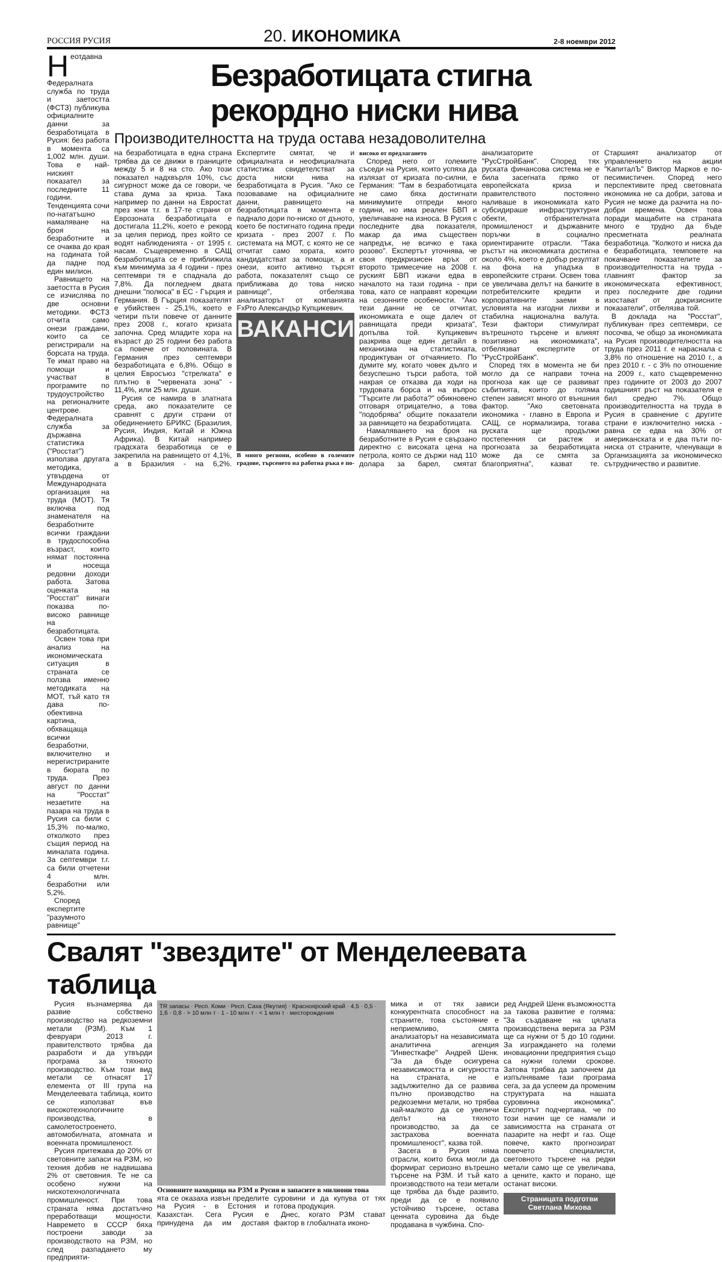РОССИЯ РУСИЯ 20. ИКОНОМИКА 2-8 ноември 2012
Неотдавна Федералната служба по труда и заетостта (ФСТЗ) публикува официалните данни за безработицата в Русия: без работа в момента са 1,002 млн. души. Това е най-ниският показател за последните 11 години. Тенденцията сочи по-нататъшно намаляване на броя на безработните и се очаква до края на годината той да падне под един милион.
Равнището на заетостта в Русия се изчислява по две основни методики. ФСТЗ отчита само онези граждани, които са се регистрирали на борсата на труда. Те имат право на помощи и участват в програмите по трудоустройство на регионалните центрове. Федералната служба за държавна статистика ("Росстат") използва другата методика, утвърдена от Международната организация на труда (МОТ). Тя включва под знаменателя на безработните всички граждани в трудоспособна възраст, които нямат постоянна и носеща редовни доходи работа. Затова оценката на "Росстат" винаги показва по-високо равнище на безработицата.
Освен това при анализ на икономическата ситуация в страната се ползва именно методиката на МОТ, тъй като тя дава по-обективна картина, обхващаща всички безработни, включително и нерегистрираните в бюрата по труда. През август по данни на "Росстат" незаетите на пазара на труда в Русия са били с 15,3% по-малко, отколкото през същия период на миналата година. За септември т.г. са били отчетени 4 млн. безработни или 5,2%.
Според експертите "разумното равнище"
Безработицата стигна
рекордно ниски нива
Производителността на труда остава незадоволителна
на безработицата в една страна трябва да се движи в границите между 5 и 8 на сто. Ако този показател надхвърля 10%, със сигурност може да се говори, че става дума за криза. Така например по данни на Евростат през юни т.г. в 17-те страни от Еврозоната безработицата е достигала 11,2%, което е рекорд за целия период, през който се водят наблюденията - от 1995 г. насам. Същевременно в САЩ безработицата се е приближила към минимума за 4 години - през септември тя е спаднала до 7,8%. Да погледнем двата днешни "полюса" в ЕС - Гърция и Германия. В Гърция показателят е убийствен - 25,1%, което е четири пъти повече от данните през 2008 г., когато кризата започна. Сред младите хора на възраст до 25 години без работа са повече от половината. В Германия през септември безработицата е 6,8%. Общо в целия Евросъюз "стрелката" е плътно в "червената зона" - 11,4%, или 25 млн. души.
Русия се намира в златната среда, ако показателите се сравнят с други страни от обединението БРИКС (Бразилия, Русия, Индия, Китай и Южна Африка). В Китай например градската безработица се е закрепила на равнището от 4,1%, а в Бразилия - на 6,2%. Експертите смятат, че и официалната и неофициалната статистика свидетелстват за доста ниски нива на безработицата в Русия. "Ако се позоваваме на официалните данни, равнището на безработицата в момента е паднало дори по-ниско от дъното, което бе постигнато година преди кризата - през 2007 г. По системата на МОТ, с която не се отчитат само хората, които кандидатстват за помощи, а и онези, които активно търсят работа, показателят също се приближава до това ниско равнище", отбелязва анализаторът от компанията FxPro Александър Купцикевич.
ВАКАНСИ
В много региони, особено в големите градове, търсенето на работна ръка е по-високо от предлагането
Според него от големите съседи на Русия, които успяха да излязат от кризата по-силни, е Германия: "Там в безработицата не само бяха достигнати минимумите отпреди много години, но има реален БВП и увеличаване на износа. В Русия с последните два показателя, макар да има съществен напредък, не всичко е така розово". Експертът уточнява, че своя предкризисен връх от второто тримесечие на 2008 г. руският БВП изкачи едва в началото на тази година - при това, като се направят корекции на сезонните особености. "Ако тези данни не се отчитат, икономиката е още далеч от равнищата преди кризата", допълва той. Купцикевич разкрива още един детайл в механизма на статистиката, продиктуван от отчаянието. По думите му, когато човек дълго и безуспешно търси работа, той накрая се отказва да ходи на трудовата борса и на въпрос "Търсите ли работа?" обикновено отговаря отрицателно, а това "подобрява" общите показатели за равнището на безработицата.
Намаляването на броя на безработните в Русия е свързано директно с високата цена на петрола, която се държи над 110 долара за барел, смятат анализаторите от "РусСтройБанк". Според тях руската финансова система не е била засегната пряко от европейската криза и правителството постоянно наливаше в икономиката като субсидираше инфраструктурни обекти, отбранителната промишленост и държавните поръчки в социално ориентираните отрасли. "Така ръстът на икономиката достигна около 4%, което е добър резултат на фона на упадъка в европейските страни. Освен това се увеличава делът на банките в потребителските кредити и корпоративните заеми в условията на изгодни лихви и стабилна национална валута. Тези фактори стимулират вътрешното търсене и влияят позитивно на икономиката", отбелязват експертите от "РусСтройБанк".
Според тях в момента не би могло да се направи точна прогноза как ще се развиват събитията, които до голяма степен зависят много от външния фактор. "Ако световната икономика - главно в Европа и САЩ, се нормализира, тогава руската ще продължи постепенния си растеж и прогнозата за безработицата може да се смята за благоприятна", казват те. Старшият анализатор от управлението на акции "КапиталЪ" Виктор Марков е по-песимистичен. Според него перспективите пред световната икономика не са добри, затова и Русия не може да разчита на по-добри времена. Освен това поради мащабите на страната много е трудно да бъде пресметната реалната безработица. "Колкото и ниска да е безработицата, темповете на покачване показателите за производителността на труда - главният фактор за икономическата ефективност, през последните две години изостават от докризисните показатели", отбелязва той.
В доклада на "Росстат", публикуван през септември, се посочва, че общо за икономиката на Русия производителността на труда през 2011 г. е нараснала с 3,8% по отношение на 2010 г., а през 2010 г. - с 3% по отношение на 2009 г., като същевременно през годините от 2003 до 2007 годишният ръст на показателя е бил средно 7%. Общо производителността на труда в Русия в сравнение с другите страни е изключително ниска - равна се едва на 30% от американската и е два пъти по-ниска от страните, членуващи в Организацията за икономическо сътрудничество и развитие.
Свалят "звездите" от Менделеевата таблица
Русия възнамерява да развие собствено производство на редкоземни метали (РЗМ). Към 1 февруари 2013 г. правителството трябва да разработи и да утвърди програма за тяхното производство. Към този вид метали се отнасят 17 елемента от III група на Менделеевата таблица, които се използват във високотехнологичните производства, в самолетостроенето, автомобилната, атомната и военната промишленост.
Русия притежава до 20% от световните запаси на РЗМ, но техния добив не надвишава 2% от световния. Те не са особено нужни на нискотехнологичната промишленост. При това страната няма достатъчно преработващи мощности. Навремето в СССР бяха построени заводи за производството на РЗМ, но след разпадането му предприяти-
TR запасы · Респ. Коми · Респ. Саха (Якутия) · Красноярский край · 4,5 · 0,5 · 1,6 · 0,8 · > 10 млн т · 1 - 10 млн т · < 1 млн т · месторождения
Основните находища на РЗМ в Русия и запасите в милиони тона
ята се оказаха извън пределите на Русия - в Естония и Казахстан. Сега Русия е принудена да им доставя суровини и да купува от тях готова продукция.
Днес, когато РЗМ стават фактор в глобалната иконо-
мика и от тях зависи конкурентната способност на страните, това състояние е неприемливо, смята анализаторът на независимата аналитична агенция "Инвесткафе" Андрей Шенк. "За да бъде осигурена независимостта и сигурността на страната, не е задължително да се развива пълно производство на редкоземни метали, но трябва най-малкото да се увеличи делът на тяхното производство, за да се застрахова военната промишленост", казва той.
Засега в Русия няма отрасли, които биха могли да формират сериозно вътрешно търсене на РЗМ. И тъй като производството на тези метали ще трябва да бъде развито, преди да се е появило устойчиво търсене, остава ценната суровина да бъде продавана в чужбина. Спо-
ред Андрей Шенк възможността за такова развитие е голяма: "За създаване на цялата производствена верига за РЗМ ще са нужни от 5 до 10 години. За изграждането на големи иновационни предприятия също са нужни големи срокове. Затова трябва да започнем да изпълняваме тази програма сега, за да успеем да променим структурата на нашата суровинна икономика". Експертът подчертава, че по този начин ще се намали и зависимостта на страната от пазарите на нефт и газ. Още повече, както прогнозират повечето специалисти, световното търсене на редки метали само ще се увеличава, а цените, както и порано, ще останат високи.
Страницата подготви
Светлана Михова